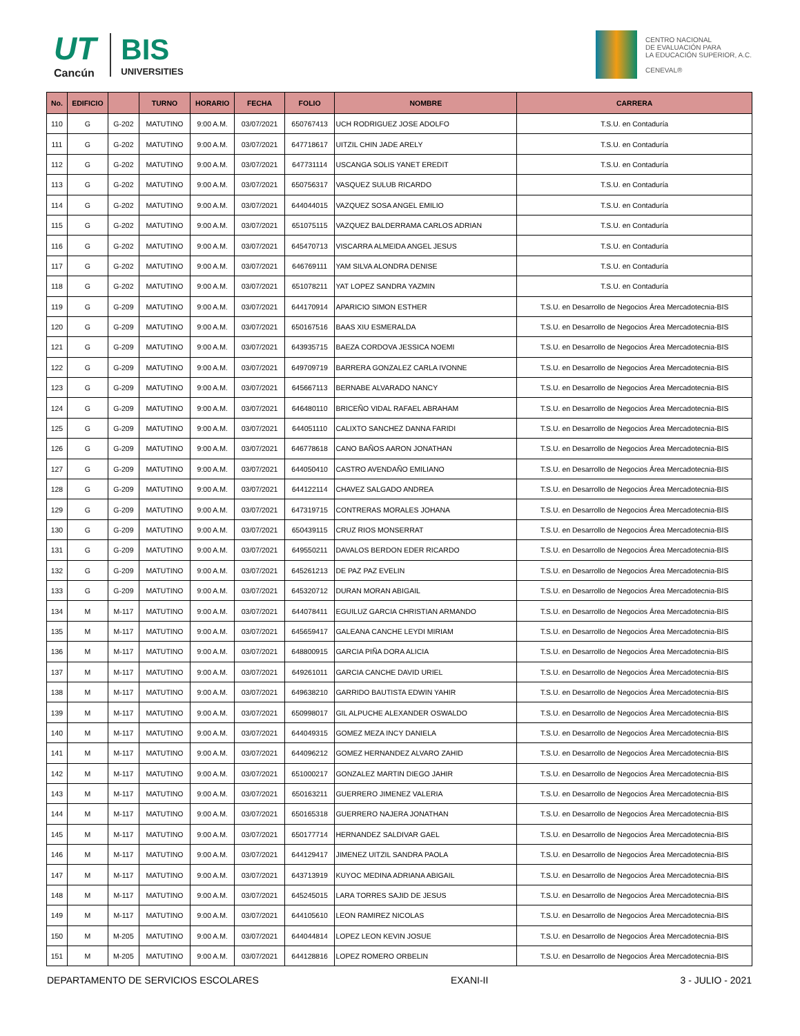UT
Cancún
BIS
UNIVERSITIES
CENTRO NACIONAL
DE EVALUACIÓN PARA
LA EDUCACIÓN SUPERIOR, A.C.
CENEVAL®
| No. | EDIFICIO | | TURNO | HORARIO | FECHA | FOLIO | NOMBRE | CARRERA |
| --- | --- | --- | --- | --- | --- | --- | --- | --- |
| 110 | G | G-202 | MATUTINO | 9:00 A.M. | 03/07/2021 | 650767413 | UCH RODRIGUEZ JOSE ADOLFO | T.S.U. en Contaduría |
| 111 | G | G-202 | MATUTINO | 9:00 A.M. | 03/07/2021 | 647718617 | UITZIL CHIN JADE ARELY | T.S.U. en Contaduría |
| 112 | G | G-202 | MATUTINO | 9:00 A.M. | 03/07/2021 | 647731114 | USCANGA SOLIS YANET EREDIT | T.S.U. en Contaduría |
| 113 | G | G-202 | MATUTINO | 9:00 A.M. | 03/07/2021 | 650756317 | VASQUEZ SULUB RICARDO | T.S.U. en Contaduría |
| 114 | G | G-202 | MATUTINO | 9:00 A.M. | 03/07/2021 | 644044015 | VAZQUEZ SOSA ANGEL EMILIO | T.S.U. en Contaduría |
| 115 | G | G-202 | MATUTINO | 9:00 A.M. | 03/07/2021 | 651075115 | VAZQUEZ BALDERRAMA CARLOS ADRIAN | T.S.U. en Contaduría |
| 116 | G | G-202 | MATUTINO | 9:00 A.M. | 03/07/2021 | 645470713 | VISCARRA ALMEIDA ANGEL JESUS | T.S.U. en Contaduría |
| 117 | G | G-202 | MATUTINO | 9:00 A.M. | 03/07/2021 | 646769111 | YAM SILVA ALONDRA DENISE | T.S.U. en Contaduría |
| 118 | G | G-202 | MATUTINO | 9:00 A.M. | 03/07/2021 | 651078211 | YAT LOPEZ SANDRA YAZMIN | T.S.U. en Contaduría |
| 119 | G | G-209 | MATUTINO | 9:00 A.M. | 03/07/2021 | 644170914 | APARICIO SIMON ESTHER | T.S.U. en Desarrollo de Negocios Área Mercadotecnia-BIS |
| 120 | G | G-209 | MATUTINO | 9:00 A.M. | 03/07/2021 | 650167516 | BAAS XIU ESMERALDA | T.S.U. en Desarrollo de Negocios Área Mercadotecnia-BIS |
| 121 | G | G-209 | MATUTINO | 9:00 A.M. | 03/07/2021 | 643935715 | BAEZA CORDOVA JESSICA NOEMI | T.S.U. en Desarrollo de Negocios Área Mercadotecnia-BIS |
| 122 | G | G-209 | MATUTINO | 9:00 A.M. | 03/07/2021 | 649709719 | BARRERA GONZALEZ CARLA IVONNE | T.S.U. en Desarrollo de Negocios Área Mercadotecnia-BIS |
| 123 | G | G-209 | MATUTINO | 9:00 A.M. | 03/07/2021 | 645667113 | BERNABE ALVARADO NANCY | T.S.U. en Desarrollo de Negocios Área Mercadotecnia-BIS |
| 124 | G | G-209 | MATUTINO | 9:00 A.M. | 03/07/2021 | 646480110 | BRICEÑO VIDAL RAFAEL ABRAHAM | T.S.U. en Desarrollo de Negocios Área Mercadotecnia-BIS |
| 125 | G | G-209 | MATUTINO | 9:00 A.M. | 03/07/2021 | 644051110 | CALIXTO SANCHEZ DANNA FARIDI | T.S.U. en Desarrollo de Negocios Área Mercadotecnia-BIS |
| 126 | G | G-209 | MATUTINO | 9:00 A.M. | 03/07/2021 | 646778618 | CANO BAÑOS AARON JONATHAN | T.S.U. en Desarrollo de Negocios Área Mercadotecnia-BIS |
| 127 | G | G-209 | MATUTINO | 9:00 A.M. | 03/07/2021 | 644050410 | CASTRO AVENDAÑO EMILIANO | T.S.U. en Desarrollo de Negocios Área Mercadotecnia-BIS |
| 128 | G | G-209 | MATUTINO | 9:00 A.M. | 03/07/2021 | 644122114 | CHAVEZ SALGADO ANDREA | T.S.U. en Desarrollo de Negocios Área Mercadotecnia-BIS |
| 129 | G | G-209 | MATUTINO | 9:00 A.M. | 03/07/2021 | 647319715 | CONTRERAS MORALES JOHANA | T.S.U. en Desarrollo de Negocios Área Mercadotecnia-BIS |
| 130 | G | G-209 | MATUTINO | 9:00 A.M. | 03/07/2021 | 650439115 | CRUZ RIOS MONSERRAT | T.S.U. en Desarrollo de Negocios Área Mercadotecnia-BIS |
| 131 | G | G-209 | MATUTINO | 9:00 A.M. | 03/07/2021 | 649550211 | DAVALOS BERDON EDER RICARDO | T.S.U. en Desarrollo de Negocios Área Mercadotecnia-BIS |
| 132 | G | G-209 | MATUTINO | 9:00 A.M. | 03/07/2021 | 645261213 | DE PAZ PAZ EVELIN | T.S.U. en Desarrollo de Negocios Área Mercadotecnia-BIS |
| 133 | G | G-209 | MATUTINO | 9:00 A.M. | 03/07/2021 | 645320712 | DURAN MORAN ABIGAIL | T.S.U. en Desarrollo de Negocios Área Mercadotecnia-BIS |
| 134 | M | M-117 | MATUTINO | 9:00 A.M. | 03/07/2021 | 644078411 | EGUILUZ GARCIA CHRISTIAN ARMANDO | T.S.U. en Desarrollo de Negocios Área Mercadotecnia-BIS |
| 135 | M | M-117 | MATUTINO | 9:00 A.M. | 03/07/2021 | 645659417 | GALEANA CANCHE LEYDI MIRIAM | T.S.U. en Desarrollo de Negocios Área Mercadotecnia-BIS |
| 136 | M | M-117 | MATUTINO | 9:00 A.M. | 03/07/2021 | 648800915 | GARCIA PIÑA DORA ALICIA | T.S.U. en Desarrollo de Negocios Área Mercadotecnia-BIS |
| 137 | M | M-117 | MATUTINO | 9:00 A.M. | 03/07/2021 | 649261011 | GARCIA CANCHE DAVID URIEL | T.S.U. en Desarrollo de Negocios Área Mercadotecnia-BIS |
| 138 | M | M-117 | MATUTINO | 9:00 A.M. | 03/07/2021 | 649638210 | GARRIDO BAUTISTA EDWIN YAHIR | T.S.U. en Desarrollo de Negocios Área Mercadotecnia-BIS |
| 139 | M | M-117 | MATUTINO | 9:00 A.M. | 03/07/2021 | 650998017 | GIL ALPUCHE ALEXANDER OSWALDO | T.S.U. en Desarrollo de Negocios Área Mercadotecnia-BIS |
| 140 | M | M-117 | MATUTINO | 9:00 A.M. | 03/07/2021 | 644049315 | GOMEZ MEZA INCY DANIELA | T.S.U. en Desarrollo de Negocios Área Mercadotecnia-BIS |
| 141 | M | M-117 | MATUTINO | 9:00 A.M. | 03/07/2021 | 644096212 | GOMEZ HERNANDEZ ALVARO ZAHID | T.S.U. en Desarrollo de Negocios Área Mercadotecnia-BIS |
| 142 | M | M-117 | MATUTINO | 9:00 A.M. | 03/07/2021 | 651000217 | GONZALEZ MARTIN DIEGO JAHIR | T.S.U. en Desarrollo de Negocios Área Mercadotecnia-BIS |
| 143 | M | M-117 | MATUTINO | 9:00 A.M. | 03/07/2021 | 650163211 | GUERRERO JIMENEZ VALERIA | T.S.U. en Desarrollo de Negocios Área Mercadotecnia-BIS |
| 144 | M | M-117 | MATUTINO | 9:00 A.M. | 03/07/2021 | 650165318 | GUERRERO NAJERA JONATHAN | T.S.U. en Desarrollo de Negocios Área Mercadotecnia-BIS |
| 145 | M | M-117 | MATUTINO | 9:00 A.M. | 03/07/2021 | 650177714 | HERNANDEZ SALDIVAR GAEL | T.S.U. en Desarrollo de Negocios Área Mercadotecnia-BIS |
| 146 | M | M-117 | MATUTINO | 9:00 A.M. | 03/07/2021 | 644129417 | JIMENEZ UITZIL SANDRA PAOLA | T.S.U. en Desarrollo de Negocios Área Mercadotecnia-BIS |
| 147 | M | M-117 | MATUTINO | 9:00 A.M. | 03/07/2021 | 643713919 | KUYOC MEDINA ADRIANA ABIGAIL | T.S.U. en Desarrollo de Negocios Área Mercadotecnia-BIS |
| 148 | M | M-117 | MATUTINO | 9:00 A.M. | 03/07/2021 | 645245015 | LARA TORRES SAJID DE JESUS | T.S.U. en Desarrollo de Negocios Área Mercadotecnia-BIS |
| 149 | M | M-117 | MATUTINO | 9:00 A.M. | 03/07/2021 | 644105610 | LEON RAMIREZ NICOLAS | T.S.U. en Desarrollo de Negocios Área Mercadotecnia-BIS |
| 150 | M | M-205 | MATUTINO | 9:00 A.M. | 03/07/2021 | 644044814 | LOPEZ LEON KEVIN JOSUE | T.S.U. en Desarrollo de Negocios Área Mercadotecnia-BIS |
| 151 | M | M-205 | MATUTINO | 9:00 A.M. | 03/07/2021 | 644128816 | LOPEZ ROMERO ORBELIN | T.S.U. en Desarrollo de Negocios Área Mercadotecnia-BIS |
DEPARTAMENTO DE SERVICIOS ESCOLARES EXANI-II 3 - JULIO - 2021